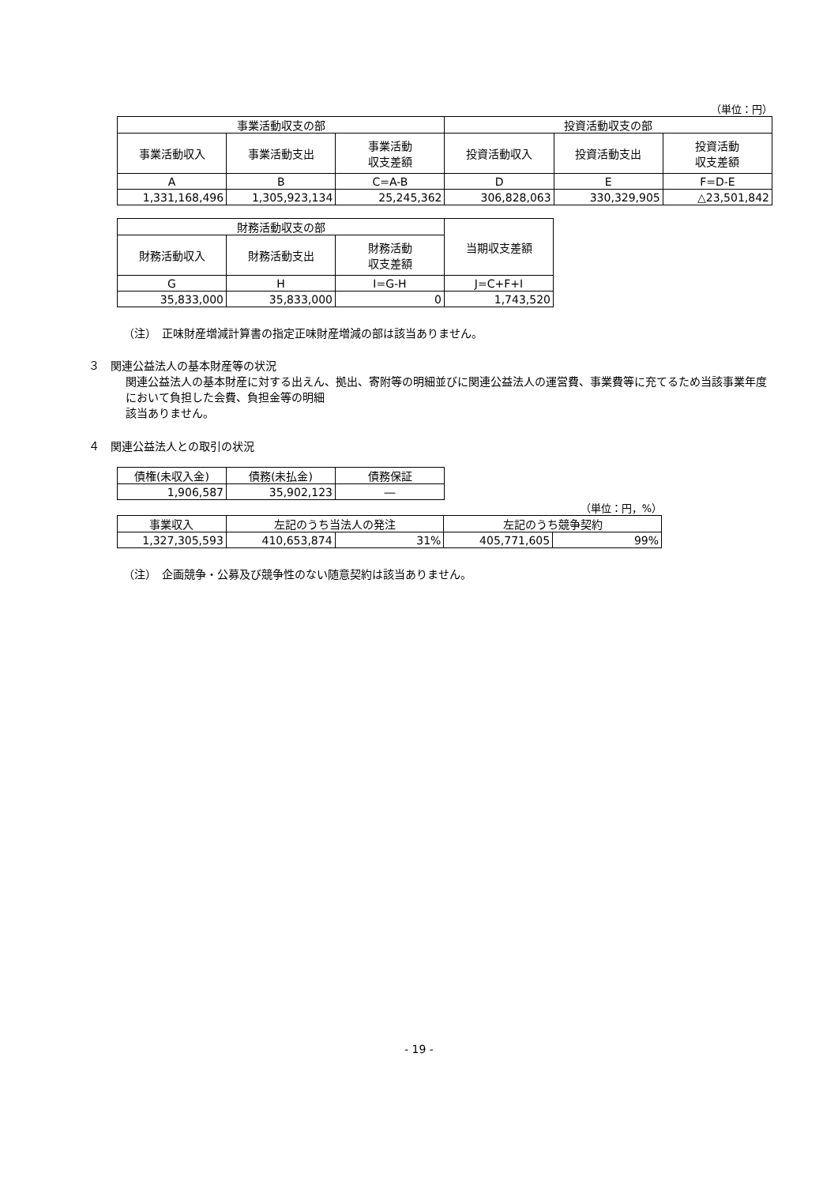（単位：円）
| 事業活動収支の部 | | | 投資活動収支の部 | | |
| --- | --- | --- | --- | --- | --- |
| 事業活動収入 | 事業活動支出 | 事業活動 収支差額 | 投資活動収入 | 投資活動支出 | 投資活動 収支差額 |
| A | B | C=A-B | D | E | F=D-E |
| 1,331,168,496 | 1,305,923,134 | 25,245,362 | 306,828,063 | 330,329,905 | △23,501,842 |
| 財務活動収支の部 | | | 当期収支差額 |
| --- | --- | --- | --- |
| 財務活動収入 | 財務活動支出 | 財務活動 収支差額 | |
| G | H | I=G-H | J=C+F+I |
| 35,833,000 | 35,833,000 | 0 | 1,743,520 |
（注）　正味財産増減計算書の指定正味財産増減の部は該当ありません。
３　関連公益法人の基本財産等の状況
関連公益法人の基本財産に対する出えん、拠出、寄附等の明細並びに関連公益法人の運営費、事業費等に充てるため当該事業年度において負担した会費、負担金等の明細
該当ありません。
４　関連公益法人との取引の状況
| 債権(未収入金) | 債務(未払金) | 債務保証 |
| --- | --- | --- |
| 1,906,587 | 35,902,123 | ― |
（単位：円，%）
| 事業収入 | 左記のうち当法人の発注 | | 左記のうち競争契約 | |
| --- | --- | --- | --- | --- |
| 1,327,305,593 | 410,653,874 | 31% | 405,771,605 | 99% |
（注）　企画競争・公募及び競争性のない随意契約は該当ありません。
- 19 -